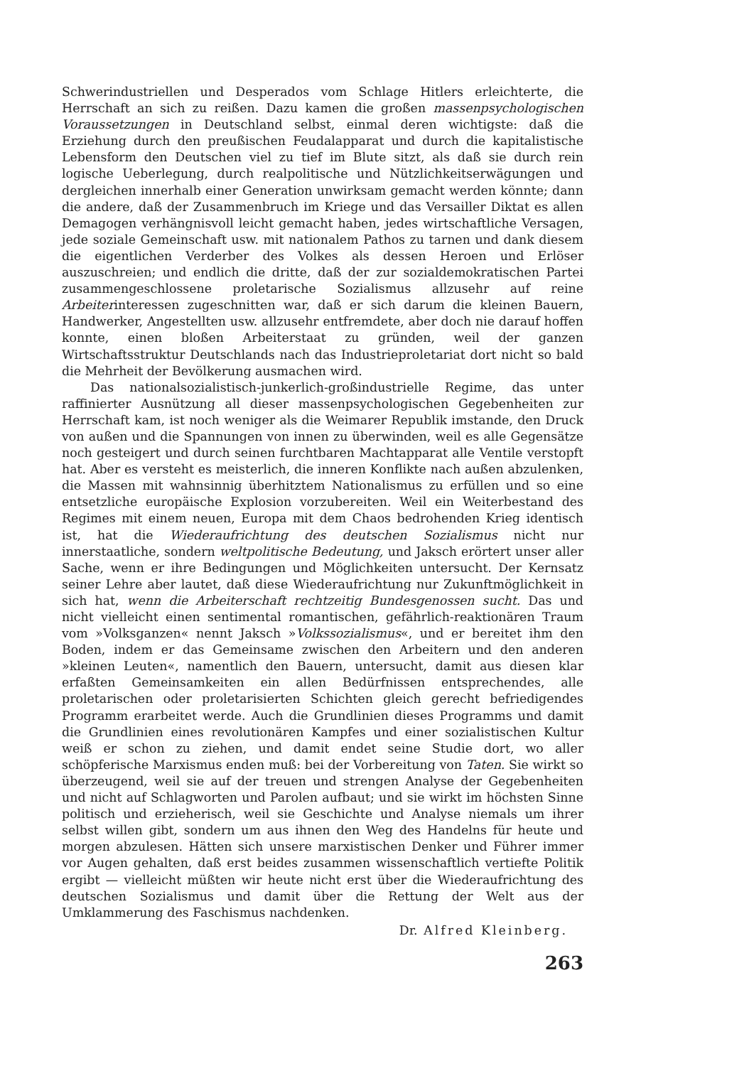Schwerindustriellen und Desperados vom Schlage Hitlers erleichterte, die Herrschaft an sich zu reißen. Dazu kamen die großen massenpsychologischen Voraussetzungen in Deutschland selbst, einmal deren wichtigste: daß die Erziehung durch den preußischen Feudalapparat und durch die kapitalistische Lebensform den Deutschen viel zu tief im Blute sitzt, als daß sie durch rein logische Ueberlegung, durch realpolitische und Nützlichkeitserwägungen und dergleichen innerhalb einer Generation unwirksam gemacht werden könnte; dann die andere, daß der Zusammenbruch im Kriege und das Versailler Diktat es allen Demagogen verhängnisvoll leicht gemacht haben, jedes wirtschaftliche Versagen, jede soziale Gemeinschaft usw. mit nationalem Pathos zu tarnen und dank diesem die eigentlichen Verderber des Volkes als dessen Heroen und Erlöser auszuschreien; und endlich die dritte, daß der zur sozialdemokratischen Partei zusammengeschlossene proletarische Sozialismus allzusehr auf reine Arbeiterinteressen zugeschnitten war, daß er sich darum die kleinen Bauern, Handwerker, Angestellten usw. allzusehr entfremdete, aber doch nie darauf hoffen konnte, einen bloßen Arbeiterstaat zu gründen, weil der ganzen Wirtschaftsstruktur Deutschlands nach das Industrieproletariat dort nicht so bald die Mehrheit der Bevölkerung ausmachen wird.
Das nationalsozialistisch-junkerlich-großindustrielle Regime, das unter raffinierter Ausnützung all dieser massenpsychologischen Gegebenheiten zur Herrschaft kam, ist noch weniger als die Weimarer Republik imstande, den Druck von außen und die Spannungen von innen zu überwinden, weil es alle Gegensätze noch gesteigert und durch seinen furchtbaren Machtapparat alle Ventile verstopft hat. Aber es versteht es meisterlich, die inneren Konflikte nach außen abzulenken, die Massen mit wahnsinnig überhitztem Nationalismus zu erfüllen und so eine entsetzliche europäische Explosion vorzubereiten. Weil ein Weiterbestand des Regimes mit einem neuen, Europa mit dem Chaos bedrohenden Krieg identisch ist, hat die Wiederaufrichtung des deutschen Sozialismus nicht nur innerstaatliche, sondern weltpolitische Bedeutung, und Jaksch erörtert unser aller Sache, wenn er ihre Bedingungen und Möglichkeiten untersucht. Der Kernsatz seiner Lehre aber lautet, daß diese Wiederaufrichtung nur Zukunftmöglichkeit in sich hat, wenn die Arbeiterschaft rechtzeitig Bundesgenossen sucht. Das und nicht vielleicht einen sentimental romantischen, gefährlich-reaktionären Traum vom »Volksganzen« nennt Jaksch »Volkssozialismus«, und er bereitet ihm den Boden, indem er das Gemeinsame zwischen den Arbeitern und den anderen »kleinen Leuten«, namentlich den Bauern, untersucht, damit aus diesen klar erfaßten Gemeinsamkeiten ein allen Bedürfnissen entsprechendes, alle proletarischen oder proletarisierten Schichten gleich gerecht befriedigendes Programm erarbeitet werde. Auch die Grundlinien dieses Programms und damit die Grundlinien eines revolutionären Kampfes und einer sozialistischen Kultur weiß er schon zu ziehen, und damit endet seine Studie dort, wo aller schöpferische Marxismus enden muß: bei der Vorbereitung von Taten. Sie wirkt so überzeugend, weil sie auf der treuen und strengen Analyse der Gegebenheiten und nicht auf Schlagworten und Parolen aufbaut; und sie wirkt im höchsten Sinne politisch und erzieherisch, weil sie Geschichte und Analyse niemals um ihrer selbst willen gibt, sondern um aus ihnen den Weg des Handelns für heute und morgen abzulesen. Hätten sich unsere marxistischen Denker und Führer immer vor Augen gehalten, daß erst beides zusammen wissenschaftlich vertiefte Politik ergibt — vielleicht müßten wir heute nicht erst über die Wiederaufrichtung des deutschen Sozialismus und damit über die Rettung der Welt aus der Umklammerung des Faschismus nachdenken.
Dr. Alfred Kleinberg.
263